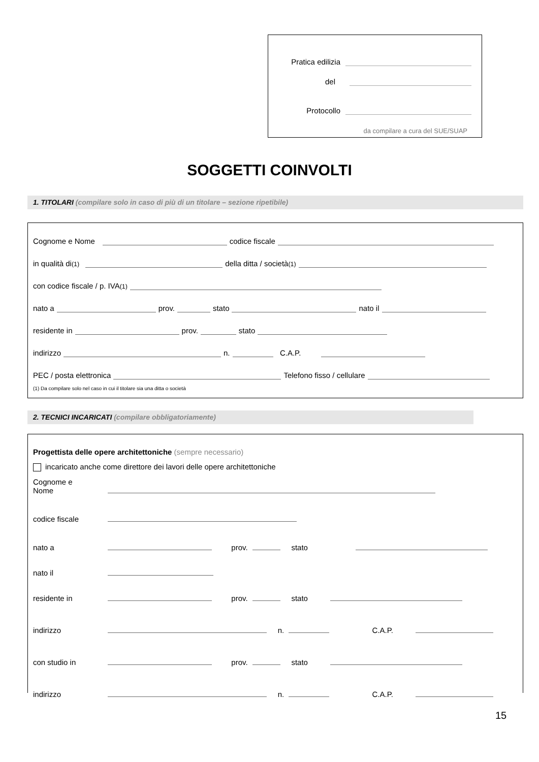Pratica edilizia
del
Protocollo
da compilare a cura del SUE/SUAP
SOGGETTI COINVOLTI
1. TITOLARI (compilare solo in caso di più di un titolare – sezione ripetibile)
Cognome e Nome codice fiscale
in qualità di <sup>(1)</sup> della ditta / società <sup>(1)</sup>
con codice fiscale / p. IVA <sup>(1)</sup>
nato a prov. stato nato il
residente in prov. stato
indirizzo n. C.A.P.
PEC / posta elettronica Telefono fisso / cellulare
(1) Da compilare solo nel caso in cui il titolare sia una ditta o società
2. TECNICI INCARICATI (compilare obbligatoriamente)
Progettista delle opere architettoniche (sempre necessario)
incaricato anche come direttore dei lavori delle opere architettoniche
Cognome e
Nome
codice fiscale
nato a
prov. stato
nato il
residente in
prov. stato
indirizzo
n. C.A.P.
con studio in
prov. stato
indirizzo
n. C.A.P.
15